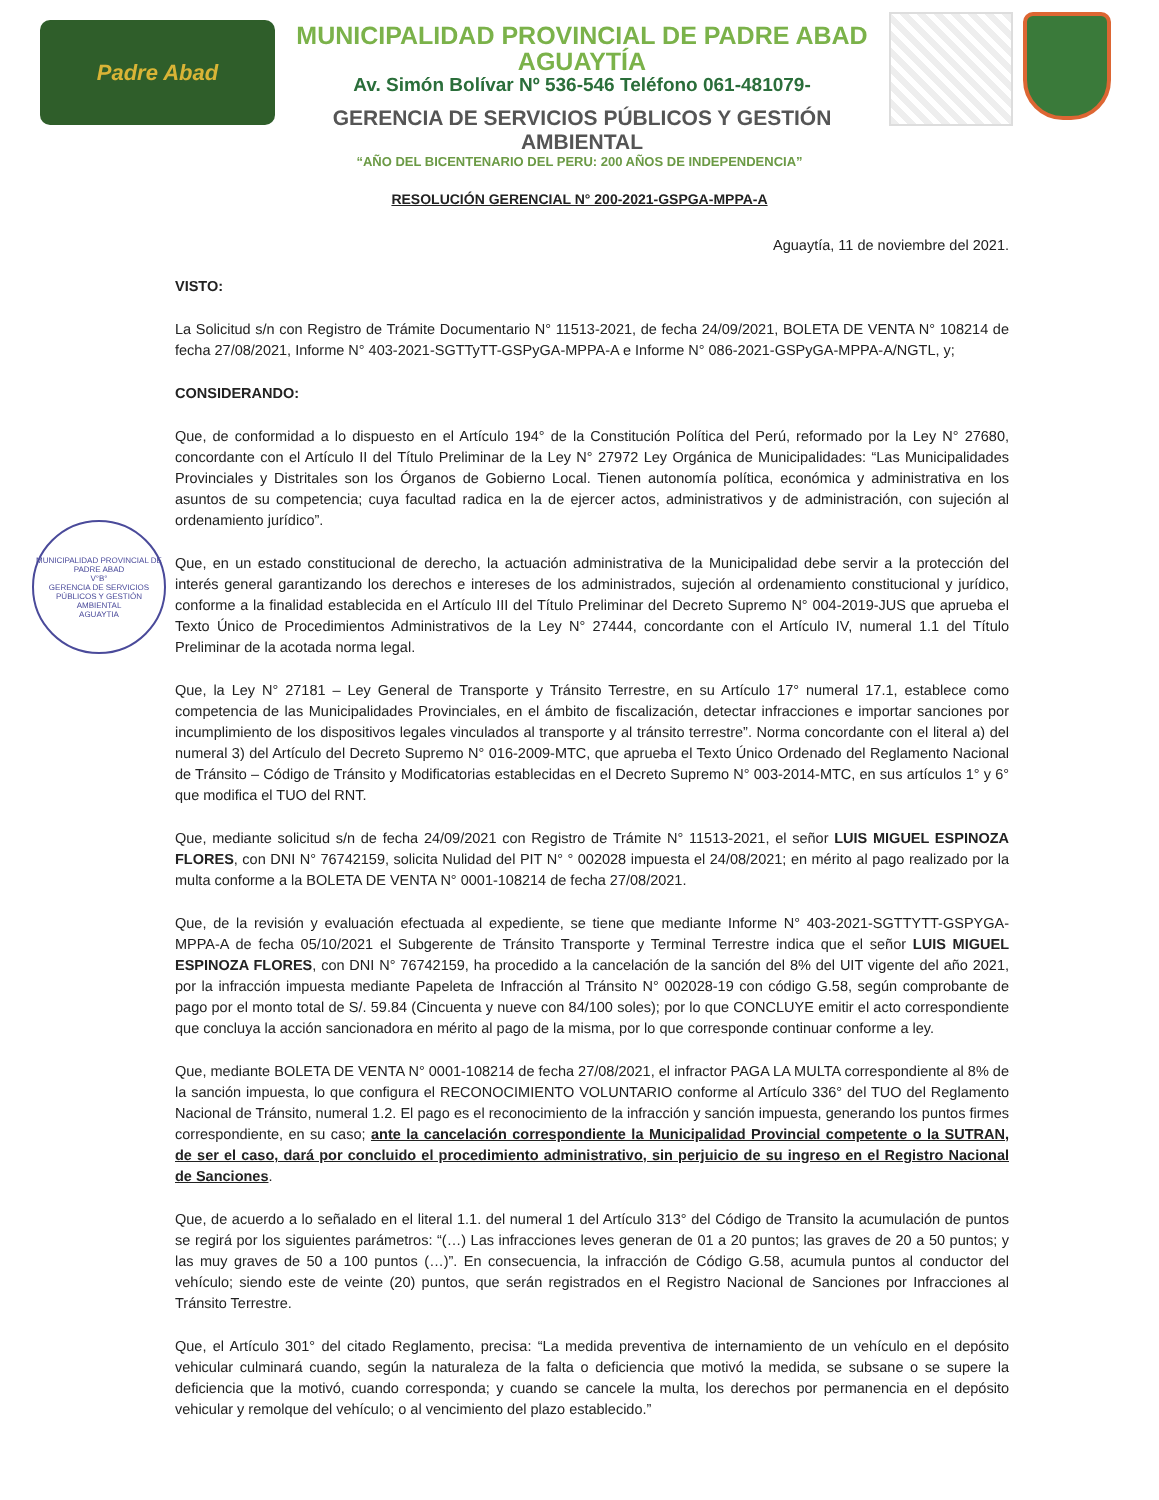Padre Abad
MUNICIPALIDAD PROVINCIAL DE PADRE ABAD
AGUAYTÍA
Av. Simón Bolívar Nº 536-546 Teléfono 061-481079-
GERENCIA DE SERVICIOS PÚBLICOS Y GESTIÓN AMBIENTAL
“AÑO DEL BICENTENARIO DEL PERU: 200 AÑOS DE INDEPENDENCIA”
RESOLUCIÓN GERENCIAL N° 200-2021-GSPGA-MPPA-A
MUNICIPALIDAD PROVINCIAL DE PADRE ABAD
V°B°
GERENCIA DE SERVICIOS PÚBLICOS Y GESTIÓN AMBIENTAL
AGUAYTIA
Aguaytía, 11 de noviembre del 2021.
VISTO:
La Solicitud s/n con Registro de Trámite Documentario N° 11513-2021, de fecha 24/09/2021, BOLETA DE VENTA N° 108214 de fecha 27/08/2021, Informe N° 403-2021-SGTTyTT-GSPyGA-MPPA-A e Informe N° 086-2021-GSPyGA-MPPA-A/NGTL, y;
CONSIDERANDO:
Que, de conformidad a lo dispuesto en el Artículo 194° de la Constitución Política del Perú, reformado por la Ley N° 27680, concordante con el Artículo II del Título Preliminar de la Ley N° 27972 Ley Orgánica de Municipalidades: “Las Municipalidades Provinciales y Distritales son los Órganos de Gobierno Local. Tienen autonomía política, económica y administrativa en los asuntos de su competencia; cuya facultad radica en la de ejercer actos, administrativos y de administración, con sujeción al ordenamiento jurídico”.
Que, en un estado constitucional de derecho, la actuación administrativa de la Municipalidad debe servir a la protección del interés general garantizando los derechos e intereses de los administrados, sujeción al ordenamiento constitucional y jurídico, conforme a la finalidad establecida en el Artículo III del Título Preliminar del Decreto Supremo N° 004-2019-JUS que aprueba el Texto Único de Procedimientos Administrativos de la Ley N° 27444, concordante con el Artículo IV, numeral 1.1 del Título Preliminar de la acotada norma legal.
Que, la Ley N° 27181 – Ley General de Transporte y Tránsito Terrestre, en su Artículo 17° numeral 17.1, establece como competencia de las Municipalidades Provinciales, en el ámbito de fiscalización, detectar infracciones e importar sanciones por incumplimiento de los dispositivos legales vinculados al transporte y al tránsito terrestre”. Norma concordante con el literal a) del numeral 3) del Artículo del Decreto Supremo N° 016-2009-MTC, que aprueba el Texto Único Ordenado del Reglamento Nacional de Tránsito – Código de Tránsito y Modificatorias establecidas en el Decreto Supremo N° 003-2014-MTC, en sus artículos 1° y 6° que modifica el TUO del RNT.
Que, mediante solicitud s/n de fecha 24/09/2021 con Registro de Trámite N° 11513-2021, el señor LUIS MIGUEL ESPINOZA FLORES, con DNI N° 76742159, solicita Nulidad del PIT N° ° 002028 impuesta el 24/08/2021; en mérito al pago realizado por la multa conforme a la BOLETA DE VENTA N° 0001-108214 de fecha 27/08/2021.
Que, de la revisión y evaluación efectuada al expediente, se tiene que mediante Informe N° 403-2021-SGTTYTT-GSPYGA-MPPA-A de fecha 05/10/2021 el Subgerente de Tránsito Transporte y Terminal Terrestre indica que el señor LUIS MIGUEL ESPINOZA FLORES, con DNI N° 76742159, ha procedido a la cancelación de la sanción del 8% del UIT vigente del año 2021, por la infracción impuesta mediante Papeleta de Infracción al Tránsito N° 002028-19 con código G.58, según comprobante de pago por el monto total de S/. 59.84 (Cincuenta y nueve con 84/100 soles); por lo que CONCLUYE emitir el acto correspondiente que concluya la acción sancionadora en mérito al pago de la misma, por lo que corresponde continuar conforme a ley.
Que, mediante BOLETA DE VENTA N° 0001-108214 de fecha 27/08/2021, el infractor PAGA LA MULTA correspondiente al 8% de la sanción impuesta, lo que configura el RECONOCIMIENTO VOLUNTARIO conforme al Artículo 336° del TUO del Reglamento Nacional de Tránsito, numeral 1.2. El pago es el reconocimiento de la infracción y sanción impuesta, generando los puntos firmes correspondiente, en su caso; ante la cancelación correspondiente la Municipalidad Provincial competente o la SUTRAN, de ser el caso, dará por concluido el procedimiento administrativo, sin perjuicio de su ingreso en el Registro Nacional de Sanciones.
Que, de acuerdo a lo señalado en el literal 1.1. del numeral 1 del Artículo 313° del Código de Transito la acumulación de puntos se regirá por los siguientes parámetros: “(…) Las infracciones leves generan de 01 a 20 puntos; las graves de 20 a 50 puntos; y las muy graves de 50 a 100 puntos (…)”. En consecuencia, la infracción de Código G.58, acumula puntos al conductor del vehículo; siendo este de veinte (20) puntos, que serán registrados en el Registro Nacional de Sanciones por Infracciones al Tránsito Terrestre.
Que, el Artículo 301° del citado Reglamento, precisa: “La medida preventiva de internamiento de un vehículo en el depósito vehicular culminará cuando, según la naturaleza de la falta o deficiencia que motivó la medida, se subsane o se supere la deficiencia que la motivó, cuando corresponda; y cuando se cancele la multa, los derechos por permanencia en el depósito vehicular y remolque del vehículo; o al vencimiento del plazo establecido.”